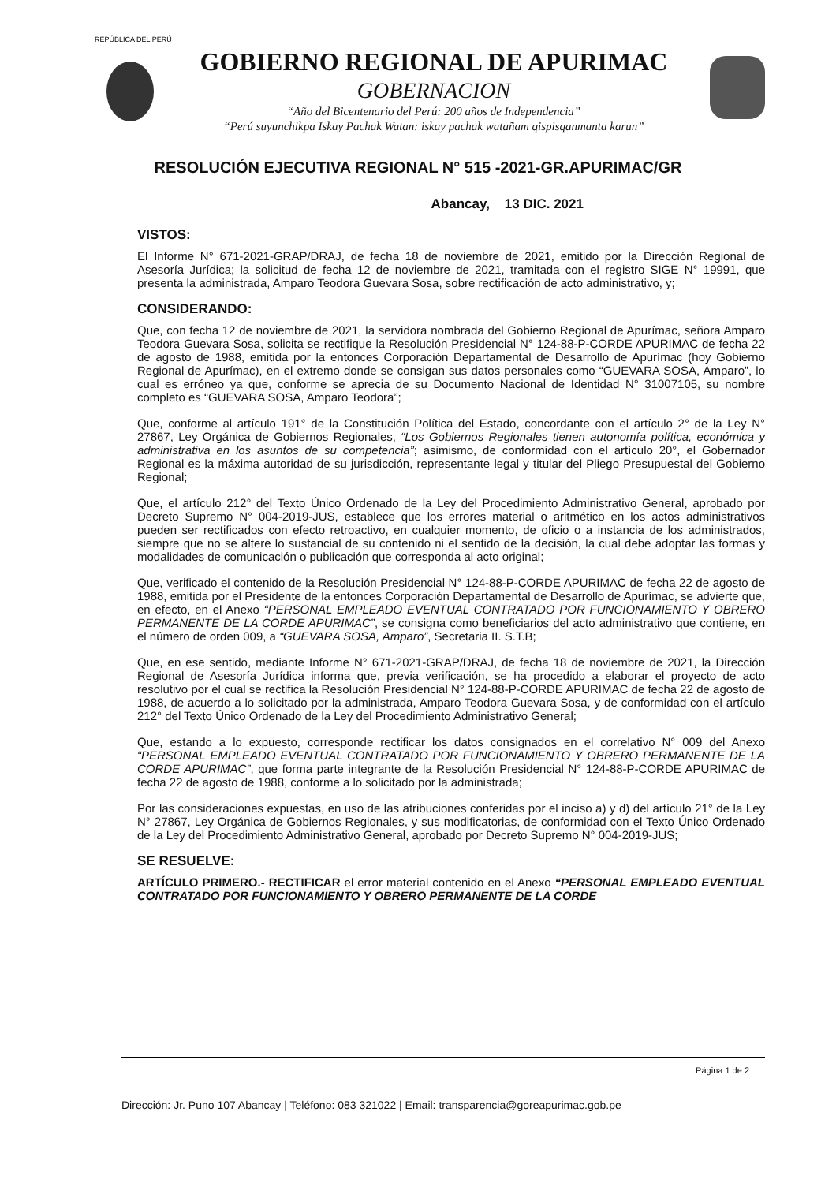REPÚBLICA DEL PERÚ
GOBIERNO REGIONAL DE APURIMAC
GOBERNACION
“Año del Bicentenario del Perú: 200 años de Independencia”
“Perú suyunchikpa Iskay Pachak Watan: iskay pachak watañam qispisqanmanta karun”
RESOLUCIÓN EJECUTIVA REGIONAL N° 515 -2021-GR.APURIMAC/GR
Abancay, 13 DIC. 2021
VISTOS:
El Informe N° 671-2021-GRAP/DRAJ, de fecha 18 de noviembre de 2021, emitido por la Dirección Regional de Asesoría Jurídica; la solicitud de fecha 12 de noviembre de 2021, tramitada con el registro SIGE N° 19991, que presenta la administrada, Amparo Teodora Guevara Sosa, sobre rectificación de acto administrativo, y;
CONSIDERANDO:
Que, con fecha 12 de noviembre de 2021, la servidora nombrada del Gobierno Regional de Apurímac, señora Amparo Teodora Guevara Sosa, solicita se rectifique la Resolución Presidencial N° 124-88-P-CORDE APURIMAC de fecha 22 de agosto de 1988, emitida por la entonces Corporación Departamental de Desarrollo de Apurímac (hoy Gobierno Regional de Apurímac), en el extremo donde se consigan sus datos personales como “GUEVARA SOSA, Amparo”, lo cual es erróneo ya que, conforme se aprecia de su Documento Nacional de Identidad N° 31007105, su nombre completo es “GUEVARA SOSA, Amparo Teodora”;
Que, conforme al artículo 191° de la Constitución Política del Estado, concordante con el artículo 2° de la Ley N° 27867, Ley Orgánica de Gobiernos Regionales, “Los Gobiernos Regionales tienen autonomía política, económica y administrativa en los asuntos de su competencia”; asimismo, de conformidad con el artículo 20°, el Gobernador Regional es la máxima autoridad de su jurisdicción, representante legal y titular del Pliego Presupuestal del Gobierno Regional;
Que, el artículo 212° del Texto Único Ordenado de la Ley del Procedimiento Administrativo General, aprobado por Decreto Supremo N° 004-2019-JUS, establece que los errores material o aritmético en los actos administrativos pueden ser rectificados con efecto retroactivo, en cualquier momento, de oficio o a instancia de los administrados, siempre que no se altere lo sustancial de su contenido ni el sentido de la decisión, la cual debe adoptar las formas y modalidades de comunicación o publicación que corresponda al acto original;
Que, verificado el contenido de la Resolución Presidencial N° 124-88-P-CORDE APURIMAC de fecha 22 de agosto de 1988, emitida por el Presidente de la entonces Corporación Departamental de Desarrollo de Apurímac, se advierte que, en efecto, en el Anexo “PERSONAL EMPLEADO EVENTUAL CONTRATADO POR FUNCIONAMIENTO Y OBRERO PERMANENTE DE LA CORDE APURIMAC”, se consigna como beneficiarios del acto administrativo que contiene, en el número de orden 009, a “GUEVARA SOSA, Amparo”, Secretaria II. S.T.B;
Que, en ese sentido, mediante Informe N° 671-2021-GRAP/DRAJ, de fecha 18 de noviembre de 2021, la Dirección Regional de Asesoría Jurídica informa que, previa verificación, se ha procedido a elaborar el proyecto de acto resolutivo por el cual se rectifica la Resolución Presidencial N° 124-88-P-CORDE APURIMAC de fecha 22 de agosto de 1988, de acuerdo a lo solicitado por la administrada, Amparo Teodora Guevara Sosa, y de conformidad con el artículo 212° del Texto Único Ordenado de la Ley del Procedimiento Administrativo General;
Que, estando a lo expuesto, corresponde rectificar los datos consignados en el correlativo N° 009 del Anexo “PERSONAL EMPLEADO EVENTUAL CONTRATADO POR FUNCIONAMIENTO Y OBRERO PERMANENTE DE LA CORDE APURIMAC”, que forma parte integrante de la Resolución Presidencial N° 124-88-P-CORDE APURIMAC de fecha 22 de agosto de 1988, conforme a lo solicitado por la administrada;
Por las consideraciones expuestas, en uso de las atribuciones conferidas por el inciso a) y d) del artículo 21° de la Ley N° 27867, Ley Orgánica de Gobiernos Regionales, y sus modificatorias, de conformidad con el Texto Único Ordenado de la Ley del Procedimiento Administrativo General, aprobado por Decreto Supremo N° 004-2019-JUS;
SE RESUELVE:
ARTÍCULO PRIMERO.- RECTIFICAR el error material contenido en el Anexo “PERSONAL EMPLEADO EVENTUAL CONTRATADO POR FUNCIONAMIENTO Y OBRERO PERMANENTE DE LA CORDE
Página 1 de 2
Dirección: Jr. Puno 107 Abancay | Teléfono: 083 321022 | Email: transparencia@goreapurimac.gob.pe